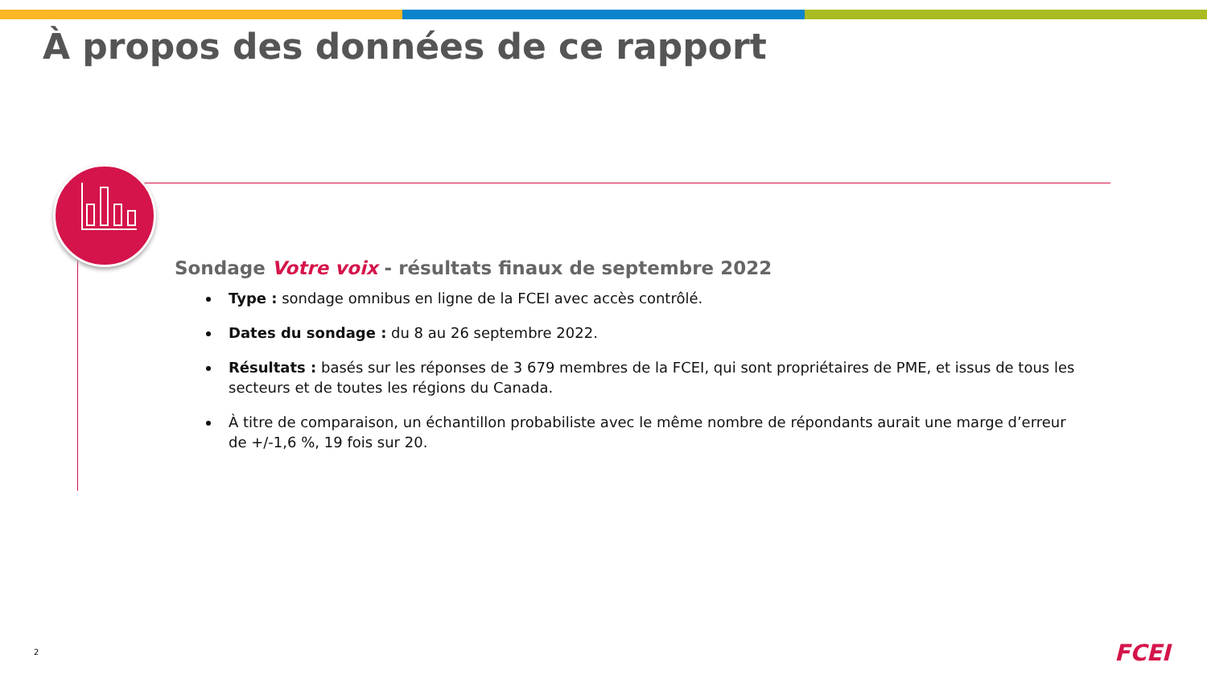À propos des données de ce rapport
Sondage Votre voix - résultats finaux de septembre 2022
Type : sondage omnibus en ligne de la FCEI avec accès contrôlé.
Dates du sondage : du 8 au 26 septembre 2022.
Résultats : basés sur les réponses de 3 679 membres de la FCEI, qui sont propriétaires de PME, et issus de tous les secteurs et de toutes les régions du Canada.
À titre de comparaison, un échantillon probabiliste avec le même nombre de répondants aurait une marge d’erreur de +/-1,6 %, 19 fois sur 20.
2 FCEI